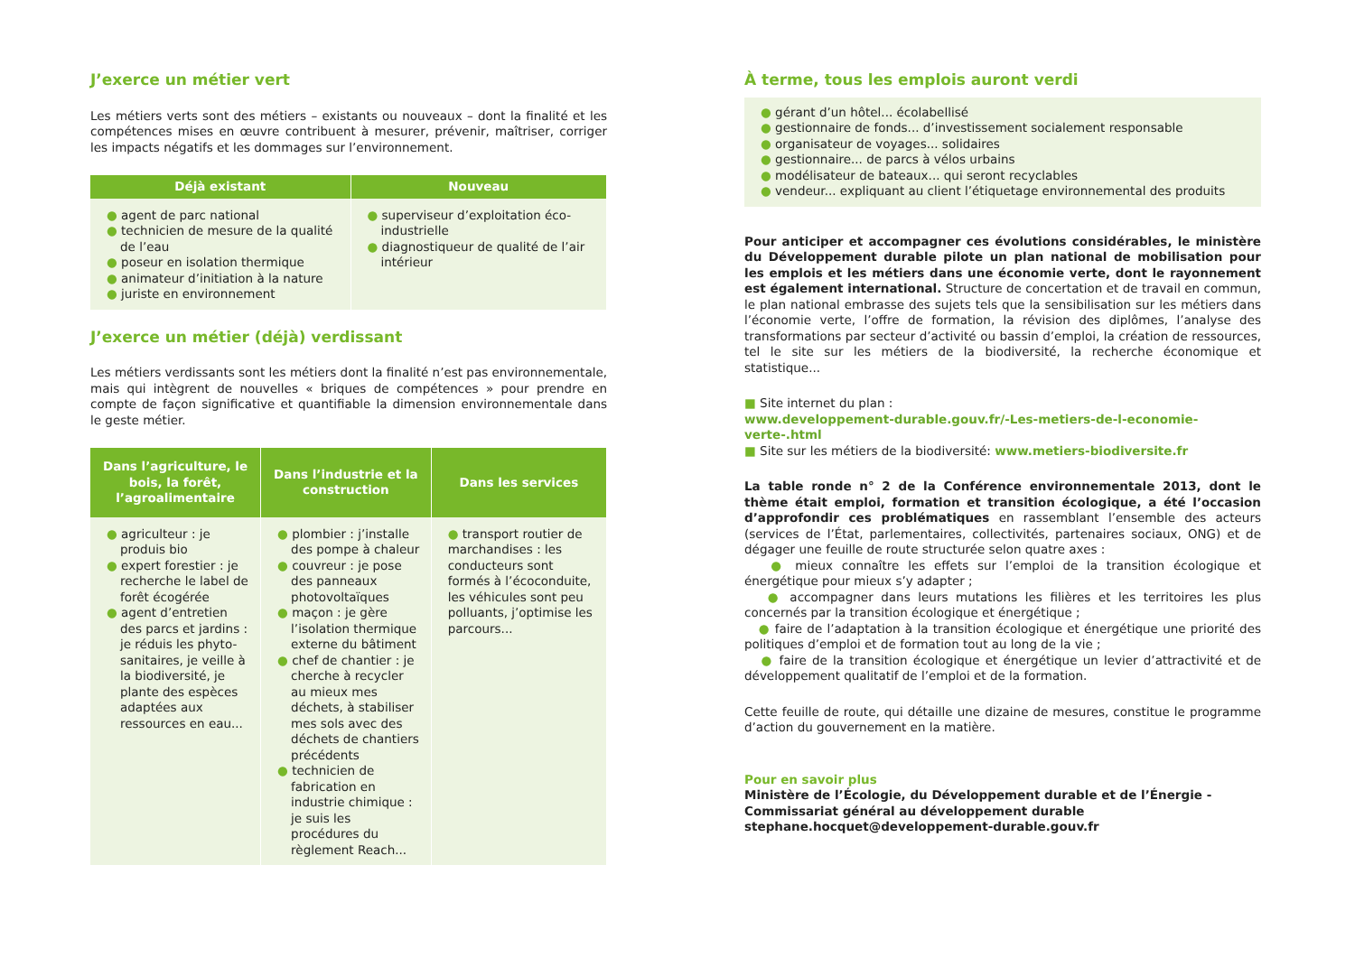J’exerce un métier vert
Les métiers verts sont des métiers – existants ou nouveaux – dont la finalité et les compétences mises en œuvre contribuent à mesurer, prévenir, maîtriser, corriger les impacts négatifs et les dommages sur l’environnement.
| Déjà existant | Nouveau |
| --- | --- |
| ● agent de parc national ● technicien de mesure de la qualité de l’eau ● poseur en isolation thermique ● animateur d’initiation à la nature ● juriste en environnement | ● superviseur d’exploitation éco-industrielle ● diagnostiqueur de qualité de l’air intérieur |
J’exerce un métier (déjà) verdissant
Les métiers verdissants sont les métiers dont la finalité n’est pas environnementale, mais qui intègrent de nouvelles « briques de compétences » pour prendre en compte de façon significative et quantifiable la dimension environnementale dans le geste métier.
| Dans l’agriculture, le bois, la forêt, l’agroalimentaire | Dans l’industrie et la construction | Dans les services |
| --- | --- | --- |
| ● agriculteur : je produis bio ● expert forestier : je recherche le label de forêt écogérée ● agent d’entretien des parcs et jardins : je réduis les phyto-sanitaires, je veille à la biodiversité, je plante des espèces adaptées aux ressources en eau... | ● plombier : j’installe des pompe à chaleur ● couvreur : je pose des panneaux photovoltaïques ● maçon : je gère l’isolation thermique externe du bâtiment ● chef de chantier : je cherche à recycler au mieux mes déchets, à stabiliser mes sols avec des déchets de chantiers précédents ● technicien de fabrication en industrie chimique : je suis les procédures du règlement Reach... | ● transport routier de marchandises : les conducteurs sont formés à l’écoconduite, les véhicules sont peu polluants, j’optimise les parcours... |
À terme, tous les emplois auront verdi
● gérant d’un hôtel... écolabellisé
● gestionnaire de fonds... d’investissement socialement responsable
● organisateur de voyages... solidaires
● gestionnaire... de parcs à vélos urbains
● modélisateur de bateaux... qui seront recyclables
● vendeur... expliquant au client l’étiquetage environnemental des produits
Pour anticiper et accompagner ces évolutions considérables, le ministère du Développement durable pilote un plan national de mobilisation pour les emplois et les métiers dans une économie verte, dont le rayonnement est également international. Structure de concertation et de travail en commun, le plan national embrasse des sujets tels que la sensibilisation sur les métiers dans l’économie verte, l’offre de formation, la révision des diplômes, l’analyse des transformations par secteur d’activité ou bassin d’emploi, la création de ressources, tel le site sur les métiers de la biodiversité, la recherche économique et statistique...
■ Site internet du plan :
www.developpement-durable.gouv.fr/-Les-metiers-de-l-economie-verte-.html
■ Site sur les métiers de la biodiversité: www.metiers-biodiversite.fr
La table ronde n° 2 de la Conférence environnementale 2013, dont le thème était emploi, formation et transition écologique, a été l’occasion d’approfondir ces problématiques en rassemblant l’ensemble des acteurs (services de l’État, parlementaires, collectivités, partenaires sociaux, ONG) et de dégager une feuille de route structurée selon quatre axes :
● mieux connaître les effets sur l’emploi de la transition écologique et énergétique pour mieux s’y adapter ;
● accompagner dans leurs mutations les filières et les territoires les plus concernés par la transition écologique et énergétique ;
● faire de l’adaptation à la transition écologique et énergétique une priorité des politiques d’emploi et de formation tout au long de la vie ;
● faire de la transition écologique et énergétique un levier d’attractivité et de développement qualitatif de l’emploi et de la formation.
Cette feuille de route, qui détaille une dizaine de mesures, constitue le programme d’action du gouvernement en la matière.
Pour en savoir plus
Ministère de l’Écologie, du Développement durable et de l’Énergie - Commissariat général au développement durable
stephane.hocquet@developpement-durable.gouv.fr